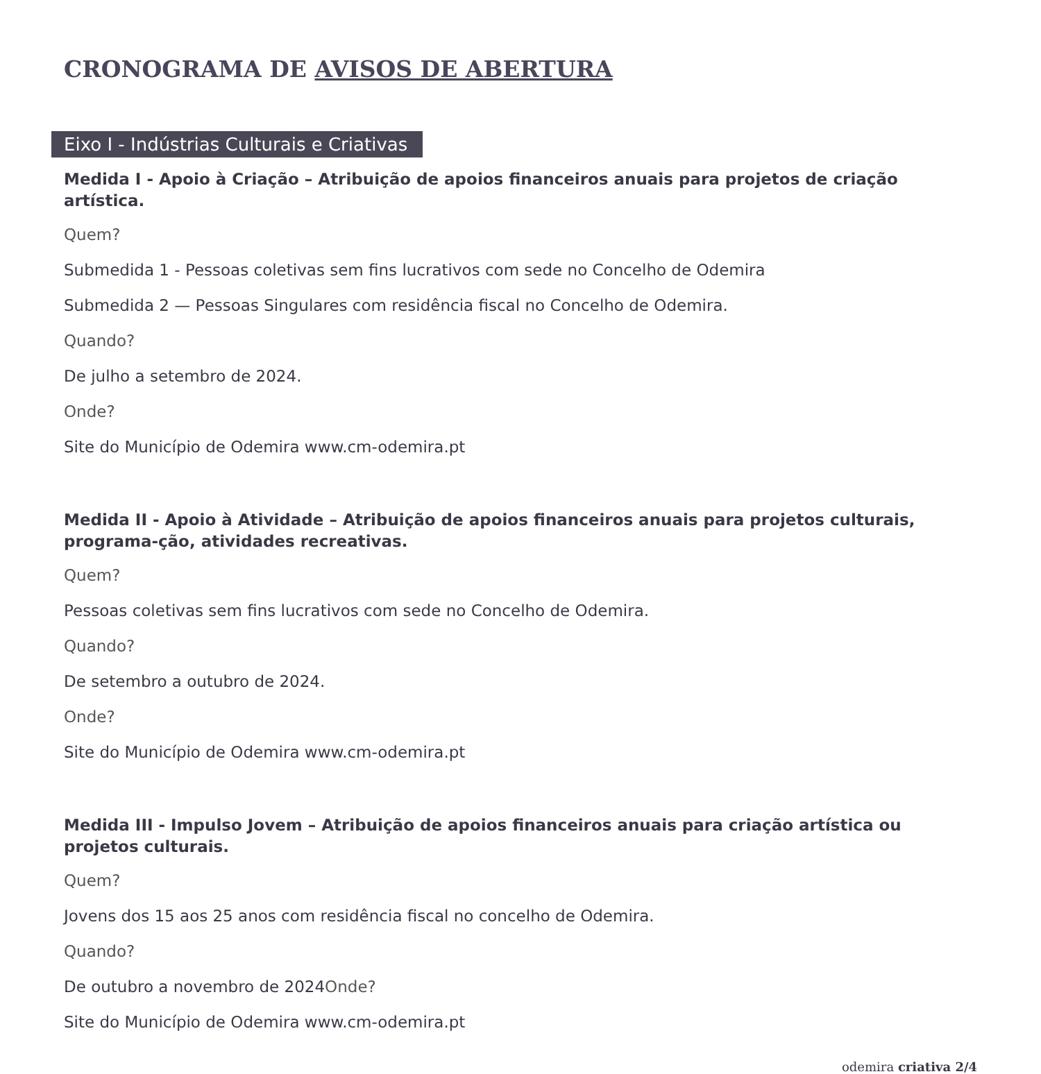CRONOGRAMA DE AVISOS DE ABERTURA
Eixo I - Indústrias Culturais e Criativas
Medida I - Apoio à Criação – Atribuição de apoios financeiros anuais para projetos de criação artística.
Quem?
Submedida 1 - Pessoas coletivas sem fins lucrativos com sede no Concelho de Odemira
Submedida 2 — Pessoas Singulares com residência fiscal no Concelho de Odemira.
Quando?
De julho a setembro de 2024.
Onde?
Site do Município de Odemira www.cm-odemira.pt
Medida II - Apoio à Atividade – Atribuição de apoios financeiros anuais para projetos culturais, programa-ção, atividades recreativas.
Quem?
Pessoas coletivas sem fins lucrativos com sede no Concelho de Odemira.
Quando?
De setembro a outubro de 2024.
Onde?
Site do Município de Odemira www.cm-odemira.pt
Medida III - Impulso Jovem – Atribuição de apoios financeiros anuais para criação artística ou projetos culturais.
Quem?
Jovens dos 15 aos 25 anos com residência fiscal no concelho de Odemira.
Quando?
De outubro a novembro de 2024Onde?
Site do Município de Odemira www.cm-odemira.pt
odemira criativa 2/4